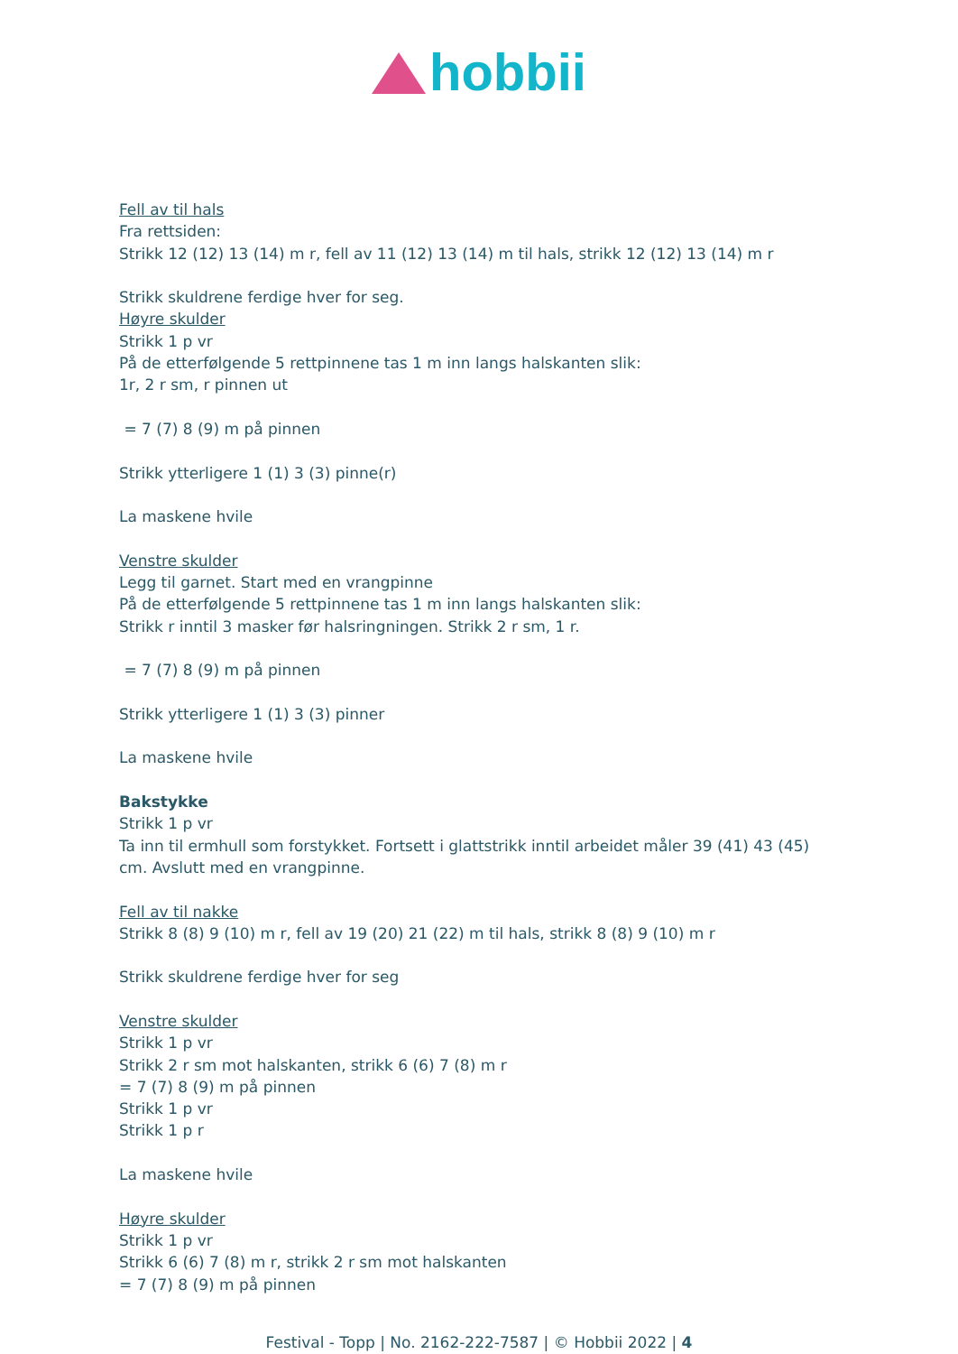hobbii
Fell av til hals
Fra rettsiden:
Strikk 12 (12) 13 (14) m r, fell av 11 (12) 13 (14) m til hals, strikk 12 (12) 13 (14) m r
Strikk skuldrene ferdige hver for seg.
Høyre skulder
Strikk 1 p vr
På de etterfølgende 5 rettpinnene tas 1 m inn langs halskanten slik:
1r, 2 r sm, r pinnen ut
= 7 (7) 8 (9) m på pinnen
Strikk ytterligere 1 (1) 3 (3) pinne(r)
La maskene hvile
Venstre skulder
Legg til garnet. Start med en vrangpinne
På de etterfølgende 5 rettpinnene tas 1 m inn langs halskanten slik:
Strikk r inntil 3 masker før halsringningen. Strikk 2 r sm, 1 r.
= 7 (7) 8 (9) m på pinnen
Strikk ytterligere 1 (1) 3 (3) pinner
La maskene hvile
Bakstykke
Strikk 1 p vr
Ta inn til ermhull som forstykket. Fortsett i glattstrikk inntil arbeidet måler 39 (41) 43 (45)
cm. Avslutt med en vrangpinne.
Fell av til nakke
Strikk 8 (8) 9 (10) m r, fell av 19 (20) 21 (22) m til hals, strikk 8 (8) 9 (10) m r
Strikk skuldrene ferdige hver for seg
Venstre skulder
Strikk 1 p vr
Strikk 2 r sm mot halskanten, strikk 6 (6) 7 (8) m r
= 7 (7) 8 (9) m på pinnen
Strikk 1 p vr
Strikk 1 p r
La maskene hvile
Høyre skulder
Strikk 1 p vr
Strikk 6 (6) 7 (8) m r, strikk 2 r sm mot halskanten
= 7 (7) 8 (9) m på pinnen
Festival - Topp | No. 2162-222-7587 | © Hobbii 2022 | 4